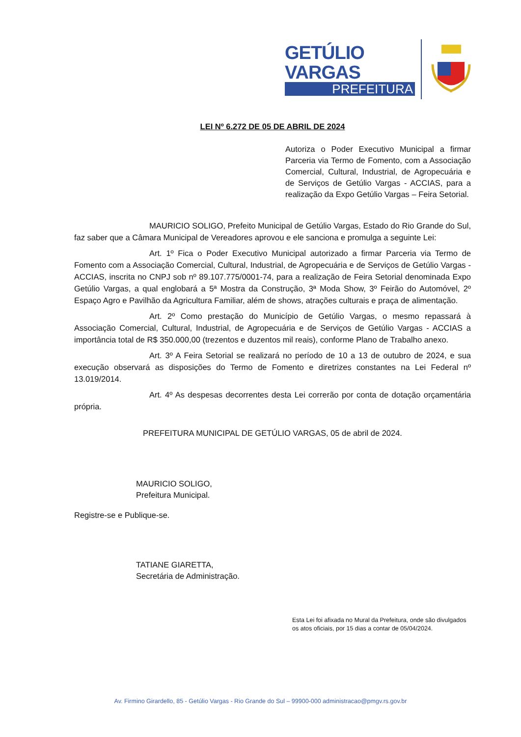GETÚLIO VARGAS
PREFEITURA
LEI Nº 6.272 DE 05 DE ABRIL DE 2024
Autoriza o Poder Executivo Municipal a firmar Parceria via Termo de Fomento, com a Associação Comercial, Cultural, Industrial, de Agropecuária e de Serviços de Getúlio Vargas - ACCIAS, para a realização da Expo Getúlio Vargas – Feira Setorial.
MAURICIO SOLIGO, Prefeito Municipal de Getúlio Vargas, Estado do Rio Grande do Sul, faz saber que a Câmara Municipal de Vereadores aprovou e ele sanciona e promulga a seguinte Lei:
Art. 1º Fica o Poder Executivo Municipal autorizado a firmar Parceria via Termo de Fomento com a Associação Comercial, Cultural, Industrial, de Agropecuária e de Serviços de Getúlio Vargas - ACCIAS, inscrita no CNPJ sob nº 89.107.775/0001-74, para a realização de Feira Setorial denominada Expo Getúlio Vargas, a qual englobará a 5ª Mostra da Construção, 3ª Moda Show, 3º Feirão do Automóvel, 2º Espaço Agro e Pavilhão da Agricultura Familiar, além de shows, atrações culturais e praça de alimentação.
Art. 2º Como prestação do Município de Getúlio Vargas, o mesmo repassará à Associação Comercial, Cultural, Industrial, de Agropecuária e de Serviços de Getúlio Vargas - ACCIAS a importância total de R$ 350.000,00 (trezentos e duzentos mil reais), conforme Plano de Trabalho anexo.
Art. 3º A Feira Setorial se realizará no período de 10 a 13 de outubro de 2024, e sua execução observará as disposições do Termo de Fomento e diretrizes constantes na Lei Federal nº 13.019/2014.
Art. 4º As despesas decorrentes desta Lei correrão por conta de dotação orçamentária própria.
PREFEITURA MUNICIPAL DE GETÚLIO VARGAS, 05 de abril de 2024.
MAURICIO SOLIGO,
Prefeitura Municipal.
Registre-se e Publique-se.
TATIANE GIARETTA,
Secretária de Administração.
Esta Lei foi afixada no Mural da Prefeitura, onde são divulgados os atos oficiais, por 15 dias a contar de 05/04/2024.
Av. Firmino Girardello, 85 - Getúlio Vargas - Rio Grande do Sul – 99900-000 administracao@pmgv.rs.gov.br